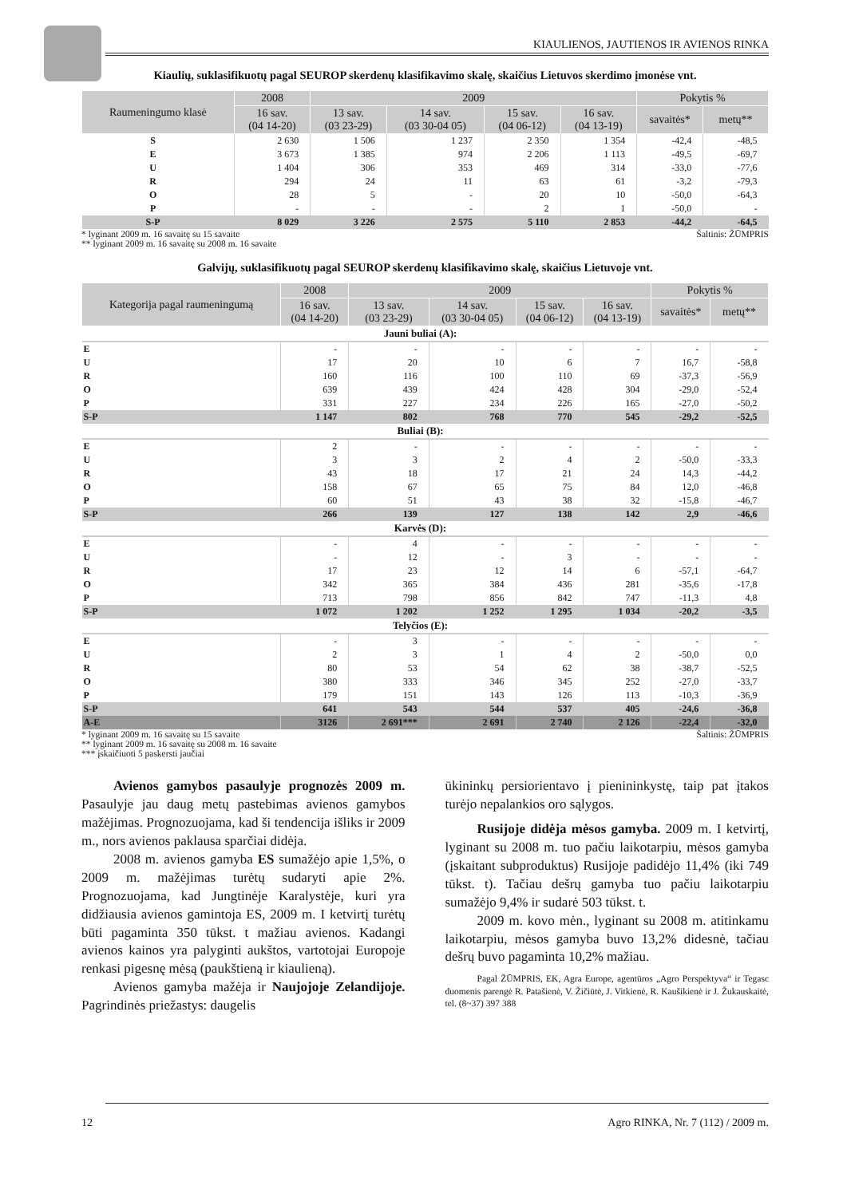KIAULIENOS, JAUTIENOS IR AVIENOS RINKA
Kiaulių, suklasifikuotų pagal SEUROP skerdenų klasifikavimo skalę, skaičius Lietuvos skerdimo įmonėse vnt.
| Raumeningumo klasė | 2008 | 2009 | | | | Pokytis % | |
| --- | --- | --- | --- | --- | --- | --- | --- |
| | 16 sav. (04 14-20) | 13 sav. (03 23-29) | 14 sav. (03 30-04 05) | 15 sav. (04 06-12) | 16 sav. (04 13-19) | savaitės* | metų** |
| S | 2 630 | 1 506 | 1 237 | 2 350 | 1 354 | -42,4 | -48,5 |
| E | 3 673 | 1 385 | 974 | 2 206 | 1 113 | -49,5 | -69,7 |
| U | 1 404 | 306 | 353 | 469 | 314 | -33,0 | -77,6 |
| R | 294 | 24 | 11 | 63 | 61 | -3,2 | -79,3 |
| O | 28 | 5 | - | 20 | 10 | -50,0 | -64,3 |
| P | - | - | - | 2 | 1 | -50,0 | - |
| S-P | 8 029 | 3 226 | 2 575 | 5 110 | 2 853 | -44,2 | -64,5 |
* lyginant 2009 m. 16 savaitę su 15 savaite
** lyginant 2009 m. 16 savaitę su 2008 m. 16 savaite Šaltinis: ŽŪMPRIS
Galvijų, suklasifikuotų pagal SEUROP skerdenų klasifikavimo skalę, skaičius Lietuvoje vnt.
| Kategorija pagal raumeningumą | 2008 | 2009 | | | | Pokytis % | |
| --- | --- | --- | --- | --- | --- | --- | --- |
| | 16 sav. (04 14-20) | 13 sav. (03 23-29) | 14 sav. (03 30-04 05) | 15 sav. (04 06-12) | 16 sav. (04 13-19) | savaitės* | metų** |
| Jauni buliai (A): | | | | | | | |
| E | - | - | - | - | - | - | - |
| U | 17 | 20 | 10 | 6 | 7 | 16,7 | -58,8 |
| R | 160 | 116 | 100 | 110 | 69 | -37,3 | -56,9 |
| O | 639 | 439 | 424 | 428 | 304 | -29,0 | -52,4 |
| P | 331 | 227 | 234 | 226 | 165 | -27,0 | -50,2 |
| S-P | 1 147 | 802 | 768 | 770 | 545 | -29,2 | -52,5 |
| Buliai (B): | | | | | | | |
| E | 2 | - | - | - | - | - | - |
| U | 3 | 3 | 2 | 4 | 2 | -50,0 | -33,3 |
| R | 43 | 18 | 17 | 21 | 24 | 14,3 | -44,2 |
| O | 158 | 67 | 65 | 75 | 84 | 12,0 | -46,8 |
| P | 60 | 51 | 43 | 38 | 32 | -15,8 | -46,7 |
| S-P | 266 | 139 | 127 | 138 | 142 | 2,9 | -46,6 |
| Karvės (D): | | | | | | | |
| E | - | 4 | - | - | - | - | - |
| U | - | 12 | - | 3 | - | - | - |
| R | 17 | 23 | 12 | 14 | 6 | -57,1 | -64,7 |
| O | 342 | 365 | 384 | 436 | 281 | -35,6 | -17,8 |
| P | 713 | 798 | 856 | 842 | 747 | -11,3 | 4,8 |
| S-P | 1 072 | 1 202 | 1 252 | 1 295 | 1 034 | -20,2 | -3,5 |
| Telyčios (E): | | | | | | | |
| E | - | 3 | - | - | - | - | - |
| U | 2 | 3 | 1 | 4 | 2 | -50,0 | 0,0 |
| R | 80 | 53 | 54 | 62 | 38 | -38,7 | -52,5 |
| O | 380 | 333 | 346 | 345 | 252 | -27,0 | -33,7 |
| P | 179 | 151 | 143 | 126 | 113 | -10,3 | -36,9 |
| S-P | 641 | 543 | 544 | 537 | 405 | -24,6 | -36,8 |
| A-E | 3126 | 2 691*** | 2 691 | 2 740 | 2 126 | -22,4 | -32,0 |
* lyginant 2009 m. 16 savaitę su 15 savaite
** lyginant 2009 m. 16 savaitę su 2008 m. 16 savaite
*** įskaičiuoti 5 paskersti jaučiai Šaltinis: ŽŪMPRIS
Avienos gamybos pasaulyje prognozės 2009 m. Pasaulyje jau daug metų pastebimas avienos gamybos mažėjimas. Prognozuojama, kad ši tendencija išliks ir 2009 m., nors avienos paklausa sparčiai didėja.
2008 m. avienos gamyba ES sumažėjo apie 1,5%, o 2009 m. mažėjimas turėtų sudaryti apie 2%. Prognozuojama, kad Jungtinėje Karalystėje, kuri yra didžiausia avienos gamintoja ES, 2009 m. I ketvirtį turėtų būti pagaminta 350 tūkst. t mažiau avienos. Kadangi avienos kainos yra palyginti aukštos, vartotojai Europoje renkasi pigesnę mėsą (paukštieną ir kiaulieną).
Avienos gamyba mažėja ir Naujojoje Zelandijoje. Pagrindinės priežastys: daugelis
ūkininkų persiorientavo į pienininkystę, taip pat įtakos turėjo nepalankios oro sąlygos.
Rusijoje didėja mėsos gamyba. 2009 m. I ketvirtį, lyginant su 2008 m. tuo pačiu laikotarpiu, mėsos gamyba (įskaitant subproduktus) Rusijoje padidėjo 11,4% (iki 749 tūkst. t). Tačiau dešrų gamyba tuo pačiu laikotarpiu sumažėjo 9,4% ir sudarė 503 tūkst. t.
2009 m. kovo mėn., lyginant su 2008 m. atitinkamu laikotarpiu, mėsos gamyba buvo 13,2% didesnė, tačiau dešrų buvo pagaminta 10,2% mažiau.
Pagal ŽŪMPRIS, EK, Agra Europe, agentūros „Agro Perspektyva“ ir Tegasc duomenis parengė R. Patašienė, V. Žičiūtė, J. Vitkienė, R. Kaušikienė ir J. Žukauskaitė, tel. (8~37) 397 388
12 Agro RINKA, Nr. 7 (112) / 2009 m.